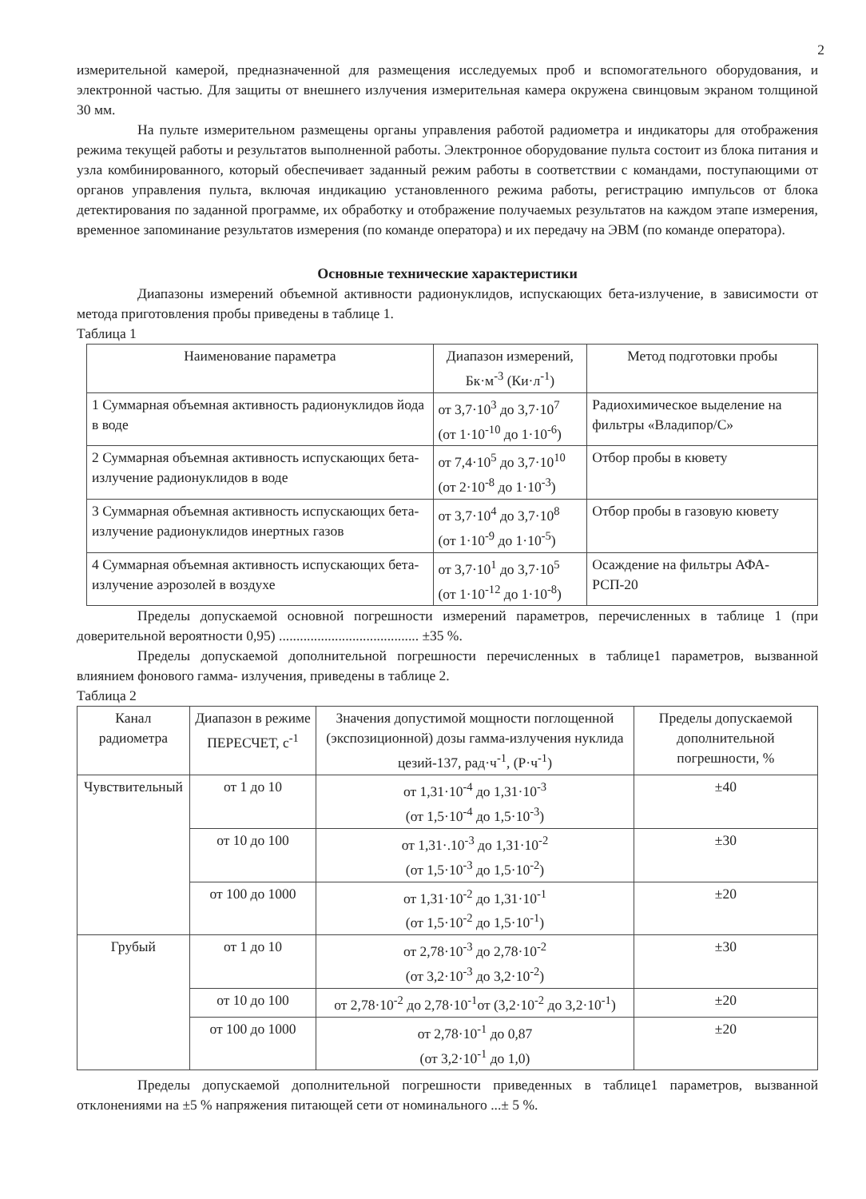2
измерительной камерой, предназначенной для размещения исследуемых проб и вспомогательного оборудования, и электронной частью. Для защиты от внешнего излучения измерительная камера окружена свинцовым экраном толщиной 30 мм.
На пульте измерительном размещены органы управления работой радиометра и индикаторы для отображения режима текущей работы и результатов выполненной работы. Электронное оборудование пульта состоит из блока питания и узла комбинированного, который обеспечивает заданный режим работы в соответствии с командами, поступающими от органов управления пульта, включая индикацию установленного режима работы, регистрацию импульсов от блока детектирования по заданной программе, их обработку и отображение получаемых результатов на каждом этапе измерения, временное запоминание результатов измерения (по команде оператора) и их передачу на ЭВМ (по команде оператора).
Основные технические характеристики
Диапазоны измерений объемной активности радионуклидов, испускающих бета-излучение, в зависимости от метода приготовления пробы приведены в таблице 1.
Таблица 1
| Наименование параметра | Диапазон измерений, Бк·м<sup>-3</sup> (Ки·л<sup>-1</sup>) | Метод подготовки пробы |
| --- | --- | --- |
| 1 Суммарная объемная активность радионуклидов йода в воде | от 3,7·10<sup>3</sup> до 3,7·10<sup>7</sup> (от 1·10<sup>-10</sup> до 1·10<sup>-6</sup>) | Радиохимическое выделение на фильтры «Владипор/С» |
| 2 Суммарная объемная активность испускающих бета-излучение радионуклидов в воде | от 7,4·10<sup>5</sup> до 3,7·10<sup>10</sup> (от 2·10<sup>-8</sup> до 1·10<sup>-3</sup>) | Отбор пробы в кювету |
| 3 Суммарная объемная активность испускающих бета-излучение радионуклидов инертных газов | от 3,7·10<sup>4</sup> до 3,7·10<sup>8</sup> (от 1·10<sup>-9</sup> до 1·10<sup>-5</sup>) | Отбор пробы в газовую кювету |
| 4 Суммарная объемная активность испускающих бета-излучение аэрозолей в воздухе | от 3,7·10<sup>1</sup> до 3,7·10<sup>5</sup> (от 1·10<sup>-12</sup> до 1·10<sup>-8</sup>) | Осаждение на фильтры АФА-РСП-20 |
Пределы допускаемой основной погрешности измерений параметров, перечисленных в таблице 1 (при доверительной вероятности 0,95) ........................................ ±35 %.
Пределы допускаемой дополнительной погрешности перечисленных в таблице1 параметров, вызванной влиянием фонового гамма- излучения, приведены в таблице 2.
Таблица 2
| Канал радиометра | Диапазон в режиме ПЕРЕСЧЕТ, с<sup>-1</sup> | Значения допустимой мощности поглощенной (экспозиционной) дозы гамма-излучения нуклида цезий-137, рад·ч<sup>-1</sup>, (Р·ч<sup>-1</sup>) | Пределы допускаемой дополнительной погрешности, % |
| --- | --- | --- | --- |
| Чувствительный | от 1 до 10 | от 1,31·10<sup>-4</sup> до 1,31·10<sup>-3</sup> (от 1,5·10<sup>-4</sup> до 1,5·10<sup>-3</sup>) | ±40 |
| | от 10 до 100 | от 1,31·.10<sup>-3</sup> до 1,31·10<sup>-2</sup> (от 1,5·10<sup>-3</sup> до 1,5·10<sup>-2</sup>) | ±30 |
| | от 100 до 1000 | от 1,31·10<sup>-2</sup> до 1,31·10<sup>-1</sup> (от 1,5·10<sup>-2</sup> до 1,5·10<sup>-1</sup>) | ±20 |
| Грубый | от 1 до 10 | от 2,78·10<sup>-3</sup> до 2,78·10<sup>-2</sup> (от 3,2·10<sup>-3</sup> до 3,2·10<sup>-2</sup>) | ±30 |
| | от 10 до 100 | от 2,78·10<sup>-2</sup> до 2,78·10<sup>-1</sup>от (3,2·10<sup>-2</sup> до 3,2·10<sup>-1</sup>) | ±20 |
| | от 100 до 1000 | от 2,78·10<sup>-1</sup> до 0,87 (от 3,2·10<sup>-1</sup> до 1,0) | ±20 |
Пределы допускаемой дополнительной погрешности приведенных в таблице1 параметров, вызванной отклонениями на ±5 % напряжения питающей сети от номинального ...± 5 %.